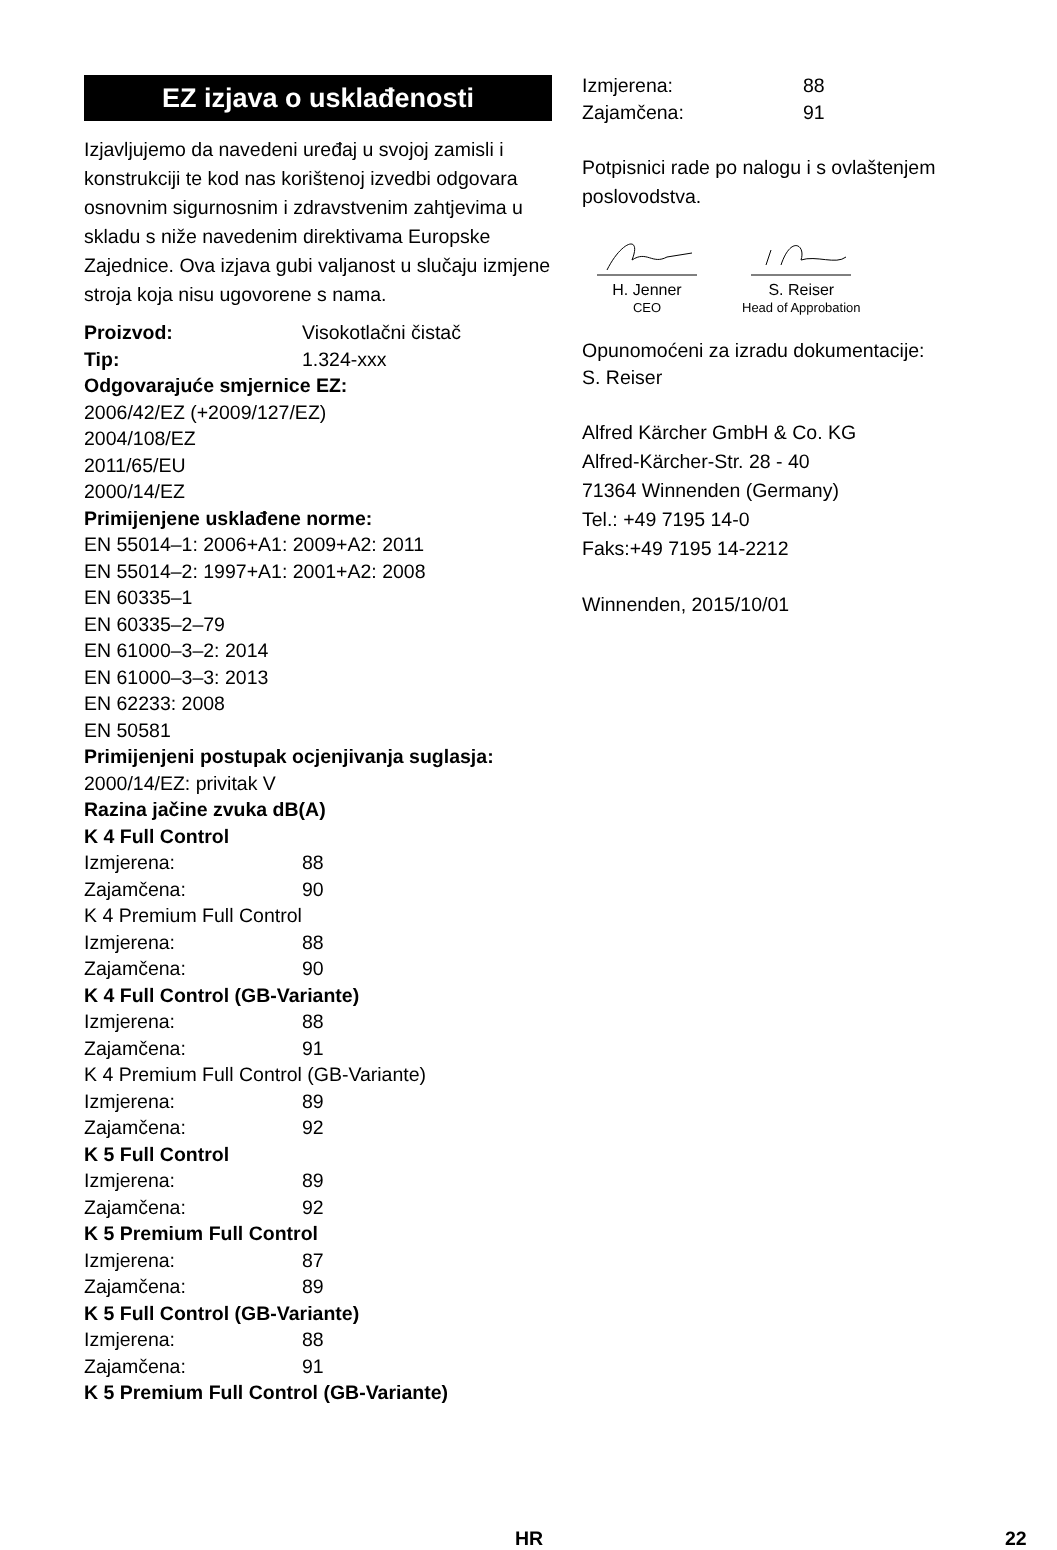EZ izjava o usklađenosti
Izjavljujemo da navedeni uređaj u svojoj zamisli i konstrukciji te kod nas korištenoj izvedbi odgovara osnovnim sigurnosnim i zdravstvenim zahtjevima u skladu s niže navedenim direktivama Europske Zajednice. Ova izjava gubi valjanost u slučaju izmjene stroja koja nisu ugovorene s nama.
Proizvod: Visokotlačni čistač
Tip: 1.324-xxx
Odgovarajuće smjernice EZ:
2006/42/EZ (+2009/127/EZ)
2004/108/EZ
2011/65/EU
2000/14/EZ
Primijenjene usklađene norme:
EN 55014–1: 2006+A1: 2009+A2: 2011
EN 55014–2: 1997+A1: 2001+A2: 2008
EN 60335–1
EN 60335–2–79
EN 61000–3–2: 2014
EN 61000–3–3: 2013
EN 62233: 2008
EN 50581
Primijenjeni postupak ocjenjivanja suglasja:
2000/14/EZ: privitak V
Razina jačine zvuka dB(A)
K 4 Full Control
Izmjerena: 88
Zajamčena: 90
K 4 Premium Full Control
Izmjerena: 88
Zajamčena: 90
K 4 Full Control (GB-Variante)
Izmjerena: 88
Zajamčena: 91
K 4 Premium Full Control (GB-Variante)
Izmjerena: 89
Zajamčena: 92
K 5 Full Control
Izmjerena: 89
Zajamčena: 92
K 5 Premium Full Control
Izmjerena: 87
Zajamčena: 89
K 5 Full Control (GB-Variante)
Izmjerena: 88
Zajamčena: 91
K 5 Premium Full Control (GB-Variante)
Izmjerena: 88
Zajamčena: 91
Potpisnici rade po nalogu i s ovlaštenjem poslovodstva.
H. Jenner
CEO
S. Reiser
Head of Approbation
Opunomoćeni za izradu dokumentacije:
S. Reiser
Alfred Kärcher GmbH & Co. KG
Alfred-Kärcher-Str. 28 - 40
71364 Winnenden (Germany)
Tel.: +49 7195 14-0
Faks:+49 7195 14-2212
Winnenden, 2015/10/01
HR 22